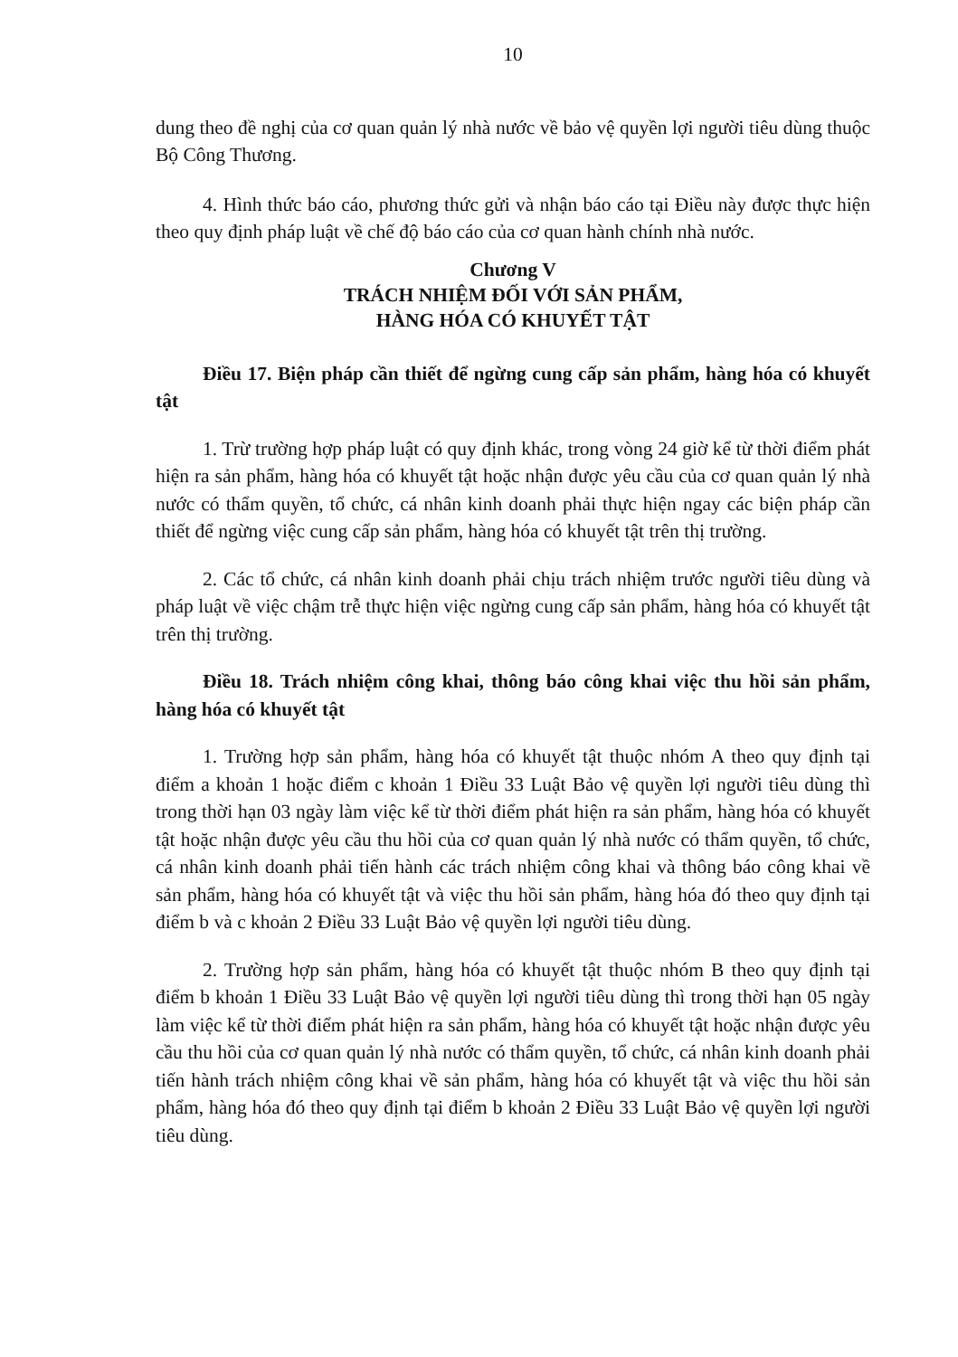10
dung theo đề nghị của cơ quan quản lý nhà nước về bảo vệ quyền lợi người tiêu dùng thuộc Bộ Công Thương.
4. Hình thức báo cáo, phương thức gửi và nhận báo cáo tại Điều này được thực hiện theo quy định pháp luật về chế độ báo cáo của cơ quan hành chính nhà nước.
Chương V
TRÁCH NHIỆM ĐỐI VỚI SẢN PHẨM,
HÀNG HÓA CÓ KHUYẾT TẬT
Điều 17. Biện pháp cần thiết để ngừng cung cấp sản phẩm, hàng hóa có khuyết tật
1. Trừ trường hợp pháp luật có quy định khác, trong vòng 24 giờ kể từ thời điểm phát hiện ra sản phẩm, hàng hóa có khuyết tật hoặc nhận được yêu cầu của cơ quan quản lý nhà nước có thẩm quyền, tổ chức, cá nhân kinh doanh phải thực hiện ngay các biện pháp cần thiết để ngừng việc cung cấp sản phẩm, hàng hóa có khuyết tật trên thị trường.
2. Các tổ chức, cá nhân kinh doanh phải chịu trách nhiệm trước người tiêu dùng và pháp luật về việc chậm trễ thực hiện việc ngừng cung cấp sản phẩm, hàng hóa có khuyết tật trên thị trường.
Điều 18. Trách nhiệm công khai, thông báo công khai việc thu hồi sản phẩm, hàng hóa có khuyết tật
1. Trường hợp sản phẩm, hàng hóa có khuyết tật thuộc nhóm A theo quy định tại điểm a khoản 1 hoặc điểm c khoản 1 Điều 33 Luật Bảo vệ quyền lợi người tiêu dùng thì trong thời hạn 03 ngày làm việc kể từ thời điểm phát hiện ra sản phẩm, hàng hóa có khuyết tật hoặc nhận được yêu cầu thu hồi của cơ quan quản lý nhà nước có thẩm quyền, tổ chức, cá nhân kinh doanh phải tiến hành các trách nhiệm công khai và thông báo công khai về sản phẩm, hàng hóa có khuyết tật và việc thu hồi sản phẩm, hàng hóa đó theo quy định tại điểm b và c khoản 2 Điều 33 Luật Bảo vệ quyền lợi người tiêu dùng.
2. Trường hợp sản phẩm, hàng hóa có khuyết tật thuộc nhóm B theo quy định tại điểm b khoản 1 Điều 33 Luật Bảo vệ quyền lợi người tiêu dùng thì trong thời hạn 05 ngày làm việc kể từ thời điểm phát hiện ra sản phẩm, hàng hóa có khuyết tật hoặc nhận được yêu cầu thu hồi của cơ quan quản lý nhà nước có thẩm quyền, tổ chức, cá nhân kinh doanh phải tiến hành trách nhiệm công khai về sản phẩm, hàng hóa có khuyết tật và việc thu hồi sản phẩm, hàng hóa đó theo quy định tại điểm b khoản 2 Điều 33 Luật Bảo vệ quyền lợi người tiêu dùng.